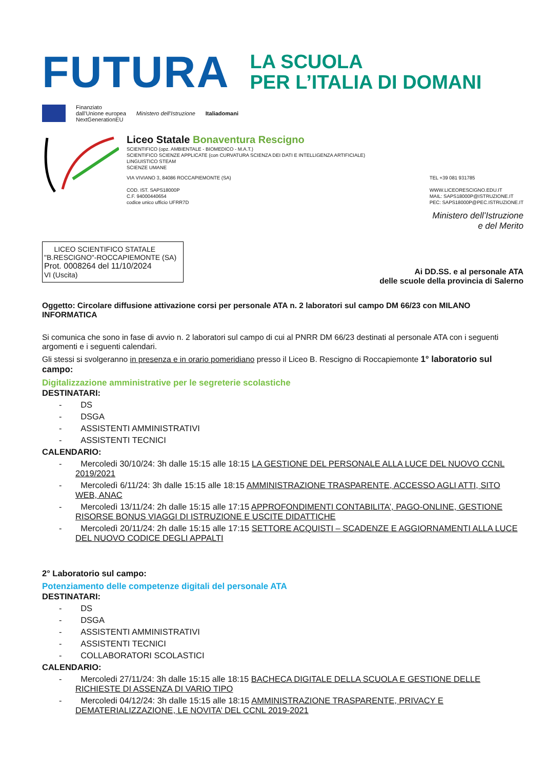FUTURA
LA SCUOLA
PER L’ITALIA DI DOMANI
Finanziato
dall’Unione europea
NextGenerationEU
Ministero dell’Istruzione Italiadomani
Liceo Statale Bonaventura Rescigno
SCIENTIFICO (opz. AMBIENTALE - BIOMEDICO - M.A.T.)
SCIENTIFICO SCIENZE APPLICATE (con CURVATURA SCIENZA DEI DATI E INTELLIGENZA ARTIFICIALE)
LINGUISTICO STEAM
SCIENZE UMANE
VIA VIVIANO 3, 84086 ROCCAPIEMONTE (SA)
COD. IST. SAPS18000P
C.F. 94000440654
codice unico ufficio UFRR7D
TEL +39 081 931785
WWW.LICEORESCIGNO.EDU.IT
MAIL: SAPS18000P@ISTRUZIONE.IT
PEC: SAPS18000P@PEC.ISTRUZIONE.IT
Ministero dell’Istruzione
e del Merito
LICEO SCIENTIFICO STATALE
"B.RESCIGNO"-ROCCAPIEMONTE (SA)
Prot. 0008264 del 11/10/2024
VI (Uscita)
Ai DD.SS. e al personale ATA
delle scuole della provincia di Salerno
Oggetto: Circolare diffusione attivazione corsi per personale ATA n. 2 laboratori sul campo DM 66/23 con MILANO INFORMATICA
Si comunica che sono in fase di avvio n. 2 laboratori sul campo di cui al PNRR DM 66/23 destinati al personale ATA con i seguenti argomenti e i seguenti calendari.
Gli stessi si svolgeranno in presenza e in orario pomeridiano presso il Liceo B. Rescigno di Roccapiemonte 1° laboratorio sul campo:
Digitalizzazione amministrative per le segreterie scolastiche
DESTINATARI:
- DS
- DSGA
- ASSISTENTI AMMINISTRATIVI
- ASSISTENTI TECNICI
CALENDARIO:
- Mercoledi 30/10/24: 3h dalle 15:15 alle 18:15 LA GESTIONE DEL PERSONALE ALLA LUCE DEL NUOVO CCNL 2019/2021
- Mercoledì 6/11/24: 3h dalle 15:15 alle 18:15 AMMINISTRAZIONE TRASPARENTE, ACCESSO AGLI ATTI, SITO WEB, ANAC
- Mercoledì 13/11/24: 2h dalle 15:15 alle 17:15 APPROFONDIMENTI CONTABILITA’, PAGO-ONLINE, GESTIONE RISORSE BONUS VIAGGI DI ISTRUZIONE E USCITE DIDATTICHE
- Mercoledì 20/11/24: 2h dalle 15:15 alle 17:15 SETTORE ACQUISTI – SCADENZE E AGGIORNAMENTI ALLA LUCE DEL NUOVO CODICE DEGLI APPALTI
2° Laboratorio sul campo:
Potenziamento delle competenze digitali del personale ATA
DESTINATARI:
- DS
- DSGA
- ASSISTENTI AMMINISTRATIVI
- ASSISTENTI TECNICI
- COLLABORATORI SCOLASTICI
CALENDARIO:
- Mercoledi 27/11/24: 3h dalle 15:15 alle 18:15 BACHECA DIGITALE DELLA SCUOLA E GESTIONE DELLE RICHIESTE DI ASSENZA DI VARIO TIPO
- Mercoledi 04/12/24: 3h dalle 15:15 alle 18:15 AMMINISTRAZIONE TRASPARENTE, PRIVACY E DEMATERIALIZZAZIONE, LE NOVITA’ DEL CCNL 2019-2021